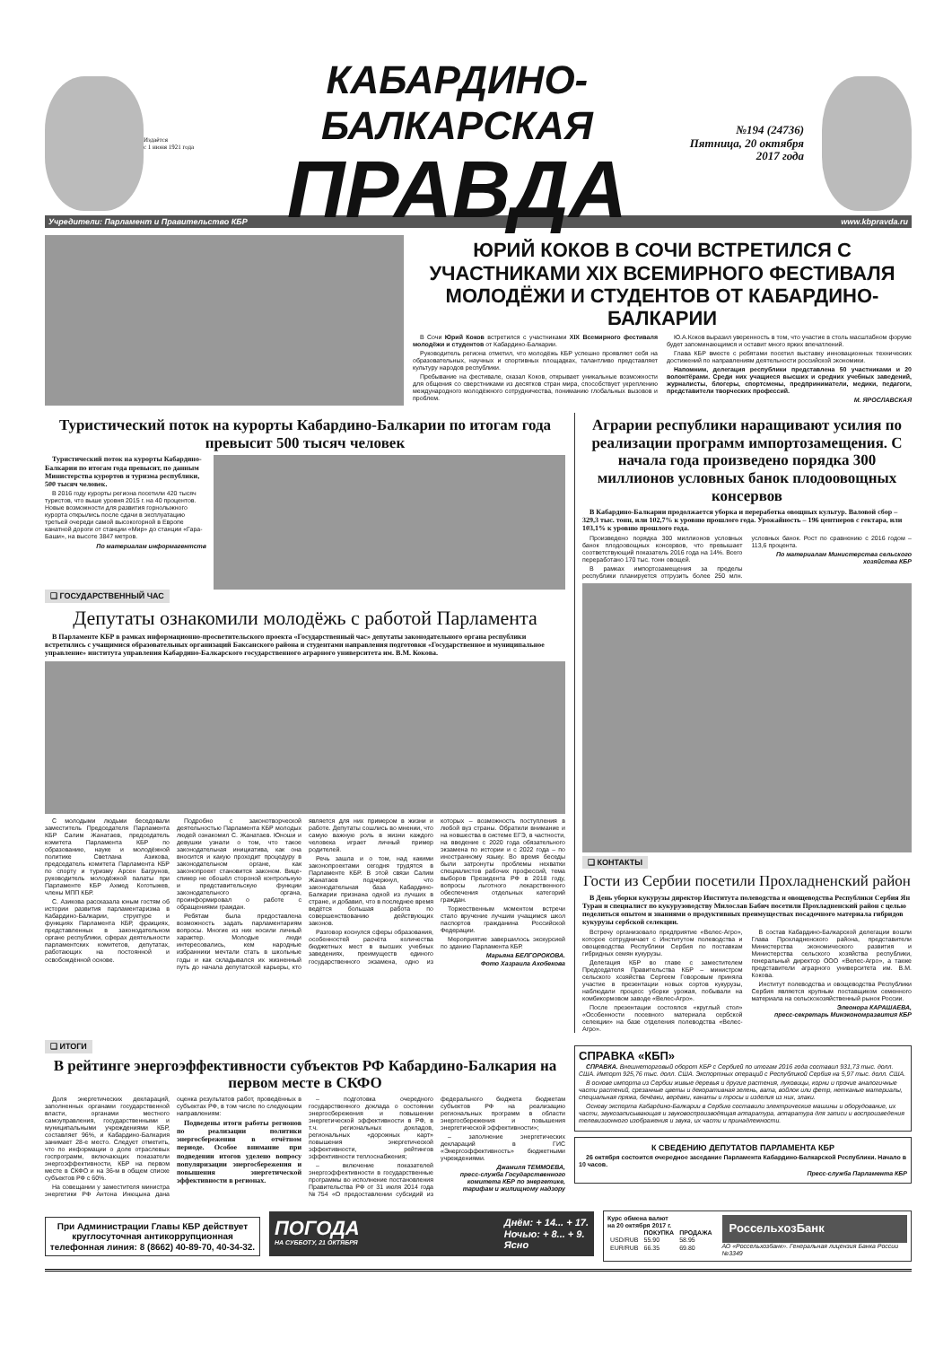Издаётся
с 1 июня 1921 года
КАБАРДИНО-БАЛКАРСКАЯ
ПРАВДА
№194 (24736)
Пятница, 20 октября
2017 года
Учредители: Парламент и Правительство КБР www.kbpravda.ru
ЮРИЙ КОКОВ В СОЧИ ВСТРЕТИЛСЯ С УЧАСТНИКАМИ XIX ВСЕМИРНОГО ФЕСТИВАЛЯ МОЛОДЁЖИ И СТУДЕНТОВ ОТ КАБАРДИНО-БАЛКАРИИ
В Сочи Юрий Коков встретился с участниками XIX Всемирного фестиваля молодёжи и студентов от Кабардино-Балкарии.
Руководитель региона отметил, что молодёжь КБР успешно проявляет себя на образовательных, научных и спортивных площадках, талантливо представляет культуру народов республики.
Пребывание на фестивале, сказал Коков, открывает уникальные возможности для общения со сверстниками из десятков стран мира, способствует укреплению международного молодёжного сотрудничества, пониманию глобальных вызовов и проблем.
Ю.А.Коков выразил уверенность в том, что участие в столь масштабном форуме будет запоминающимся и оставит много ярких впечатлений.
Глава КБР вместе с ребятами посетил выставку инновационных технических достижений по направлениям деятельности российской экономики.
Напомним, делегация республики представлена 50 участниками и 20 волонтёрами. Среди них учащиеся высших и средних учебных заведений, журналисты, блогеры, спортсмены, предприниматели, медики, педагоги, представители творческих профессий.
М. ЯРОСЛАВСКАЯ
Туристический поток на курорты Кабардино-Балкарии по итогам года превысит 500 тысяч человек
Туристический поток на курорты Кабардино-Балкарии по итогам года превысит, по данным Министерства курортов и туризма республики, 500 тысяч человек.
В 2016 году курорты региона посетили 420 тысяч туристов, что выше уровня 2015 г. на 40 процентов. Новые возможности для развития горнолыжного курорта открылись после сдачи в эксплуатацию третьей очереди самой высокогорной в Европе канатной дороги от станции «Мир» до станции «Гара-Баши», на высоте 3847 метров.
По материалам информагентств
❑ ГОСУДАРСТВЕННЫЙ ЧАС
Депутаты ознакомили молодёжь с работой Парламента
В Парламенте КБР в рамках информационно-просветительского проекта «Государственный час» депутаты законодательного органа республики встретились с учащимися образовательных организаций Баксанского района и студентами направления подготовки «Государственное и муниципальное управление» института управления Кабардино-Балкарского государственного аграрного университета им. В.М. Кокова.
С молодыми людьми беседовали заместитель Председателя Парламента КБР Салим Жанатаев, председатель комитета Парламента КБР по образованию, науке и молодёжной политике Светлана Азикова, председатель комитета Парламента КБР по спорту и туризму Арсен Багрунов, руководитель молодёжной палаты при Парламенте КБР Ахмед Коготыжев, члены МПП КБР.
С. Азикова рассказала юным гостям об истории развития парламентаризма в Кабардино-Балкарии, структуре и функциях Парламента КБР, фракциях, представленных в законодательном органе республики, сферах деятельности парламентских комитетов, депутатах, работающих на постоянной и освобождённой основе.
Подробно с законотворческой деятельностью Парламента КБР молодых людей ознакомил С. Жанатаев. Юноши и девушки узнали о том, что такое законодательная инициатива, как она вносится и какую проходит процедуру в законодательном органе, как законопроект становится законом. Вице-спикер не обошёл стороной контрольную и представительскую функции законодательного органа, проинформировал о работе с обращениями граждан.
Ребятам была предоставлена возможность задать парламентариям вопросы. Многие из них носили личный характер. Молодые люди интересовались, кем народные избранники мечтали стать в школьные годы и как складывался их жизненный путь до начала депутатской карьеры, кто является для них примером в жизни и работе. Депутаты сошлись во мнении, что самую важную роль в жизни каждого человека играет личный пример родителей.
Речь зашла и о том, над какими законопроектами сегодня трудятся в Парламенте КБР. В этой связи Салим Жанатаев подчеркнул, что законодательная база Кабардино-Балкарии признана одной из лучших в стране, и добавил, что в последнее время ведётся большая работа по совершенствованию действующих законов.
Разговор коснулся сферы образования, особенностей расчёта количества бюджетных мест в высших учебных заведениях, преимуществ единого государственного экзамена, одно из которых – возможность поступления в любой вуз страны. Обратили внимание и на новшества в системе ЕГЭ, в частности, на введение с 2020 года обязательного экзамена по истории и с 2022 года – по иностранному языку. Во время беседы были затронуты проблемы нехватки специалистов рабочих профессий, тема выборов Президента РФ в 2018 году, вопросы льготного лекарственного обеспечения отдельных категорий граждан.
Торжественным моментом встречи стало вручение лучшим учащимся школ паспортов гражданина Российской Федерации.
Мероприятие завершилось экскурсией по зданию Парламента КБР.
Марьяна БЕЛГОРОКОВА.
Фото Хазраила Ахобекова
Аграрии республики наращивают усилия по реализации программ импортозамещения. С начала года произведено порядка 300 миллионов условных банок плодоовощных консервов
В Кабардино-Балкарии продолжается уборка и переработка овощных культур. Валовой сбор – 329,3 тыс. тонн, или 102,7% к уровню прошлого года. Урожайность – 196 центнеров с гектара, или 103,1% к уровню прошлого года.
Произведено порядка 300 миллионов условных банок плодоовощных консервов, что превышает соответствующий показатель 2016 года на 14%. Всего переработано 170 тыс. тонн овощей.
В рамках импортозамещения за пределы республики планируется отгрузить более 250 млн. условных банок. Рост по сравнению с 2016 годом – 113,6 процента.
По материалам Министерства сельского хозяйства КБР
❑ КОНТАКТЫ
Гости из Сербии посетили Прохладненский район
В День уборки кукурузы директор Института полеводства и овощеводства Республики Сербия Ян Туран и специалист по кукурузоводству Милослав Бабич посетили Прохладненский район с целью поделиться опытом и знаниями о продуктивных преимуществах посадочного материала гибридов кукурузы сербской селекции.
Встречу организовало предприятие «Велес-Агро», которое сотрудничает с Институтом полеводства и овощеводства Республики Сербия по поставкам гибридных семян кукурузы.
Делегация КБР во главе с заместителем Председателя Правительства КБР – министром сельского хозяйства Сергеем Говоровым приняла участие в презентации новых сортов кукурузы, наблюдали процесс уборки урожая, побывали на комбикормовом заводе «Велес-Агро».
После презентации состоялся «круглый стол» «Особенности посевного материала сербской селекции» на базе отделения полеводства «Велес-Агро».
В состав Кабардино-Балкарской делегации вошли Глава Прохладненского района, представители Министерства экономического развития и Министерства сельского хозяйства республики, генеральный директор ООО «Велес-Агро», а также представители аграрного университета им. В.М. Кокова.
Институт полеводства и овощеводства Республики Сербия является крупным поставщиком семенного материала на сельскохозяйственный рынок России.
Элеонора КАРАШАЕВА,
пресс-секретарь Минэкономразвития КБР
❑ ИТОГИ
В рейтинге энергоэффективности субъектов РФ Кабардино-Балкария на первом месте в СКФО
Доля энергетических деклараций, заполненных органами государственной власти, органами местного самоуправления, государственными и муниципальными учреждениями КБР, составляет 96%, и Кабардино-Балкария занимает 28-е место. Следует отметить, что по информации о доле отраслевых госпрограмм, включающих показатели энергоэффективности, КБР на первом месте в СКФО и на 36-м в общем списке субъектов РФ с 60%.
На совещании у заместителя министра энергетики РФ Антона Инюцына дана оценка результатов работ, проведённых в субъектах РФ, в том числе по следующим направлениям:
Подведены итоги работы регионов по реализации политики энергосбережения в отчётном периоде. Особое внимание при подведении итогов уделено вопросу популяризации энергосбережения и повышения энергетической эффективности в регионах.
– подготовка очередного государственного доклада о состоянии энергосбережения и повышении энергетической эффективности в РФ, в т.ч. региональных докладов, региональных «дорожных карт» повышения энергетической эффективности, рейтингов эффективности теплоснабжения;
– включение показателей энергоэффективности в государственные программы во исполнение постановления Правительства РФ от 31 июля 2014 года №754 «О предоставлении субсидий из федерального бюджета бюджетам субъектов РФ на реализацию региональных программ в области энергосбережения и повышения энергетической эффективности»;
– заполнение энергетических деклараций в ГИС «Энергоэффективность» бюджетными учреждениями.
Джамиля ТЕММОЕВА,
пресс-служба Государственного комитета КБР по энергетике, тарифам и жилищному надзору
СПРАВКА «КБП»
СПРАВКА. Внешнеторговый оборот КБР с Сербией по итогам 2016 года составил 931,73 тыс. долл. США. Импорт 925,76 тыс. долл. США. Экспортных операций с Республикой Сербия на 5,97 тыс. долл. США.
В основе импорта из Сербии живые деревья и другие растения, луковицы, корни и прочие аналогичные части растений, срезанные цветы и декоративная зелень, вата, войлок или фетр, нетканые материалы, специальная пряжа, бечёвки, верёвки, канаты и тросы и изделия из них, злаки.
Основу экспорта Кабардино-Балкарии в Сербию составили электрические машины и оборудование, их части, звукозаписывающая и звуковоспроизводящая аппаратура, аппаратура для записи и воспроизведения телевизионного изображения и звука, их части и принадлежности.
К СВЕДЕНИЮ ДЕПУТАТОВ ПАРЛАМЕНТА КБР
26 октября состоится очередное заседание Парламента Кабардино-Балкарской Республики. Начало в 10 часов.
Пресс-служба Парламента КБР
При Администрации Главы КБР действует круглосуточная антикоррупционная телефонная линия: 8 (8662) 40-89-70, 40-34-32.
ПОГОДА
НА СУББОТУ, 21 ОКТЯБРЯ
Днём: + 14... + 17.
Ночью: + 8... + 9.
Ясно
Курс обмена валют
на 20 октября 2017 г.
| | ПОКУПКА | ПРОДАЖА |
| --- | --- | --- |
| USD/RUB | 55.90 | 58.95 |
| EUR/RUB | 66.35 | 69.80 |
РоссельхозБанк
АО «Россельхозбанк». Генеральная лицензия Банка России №3349